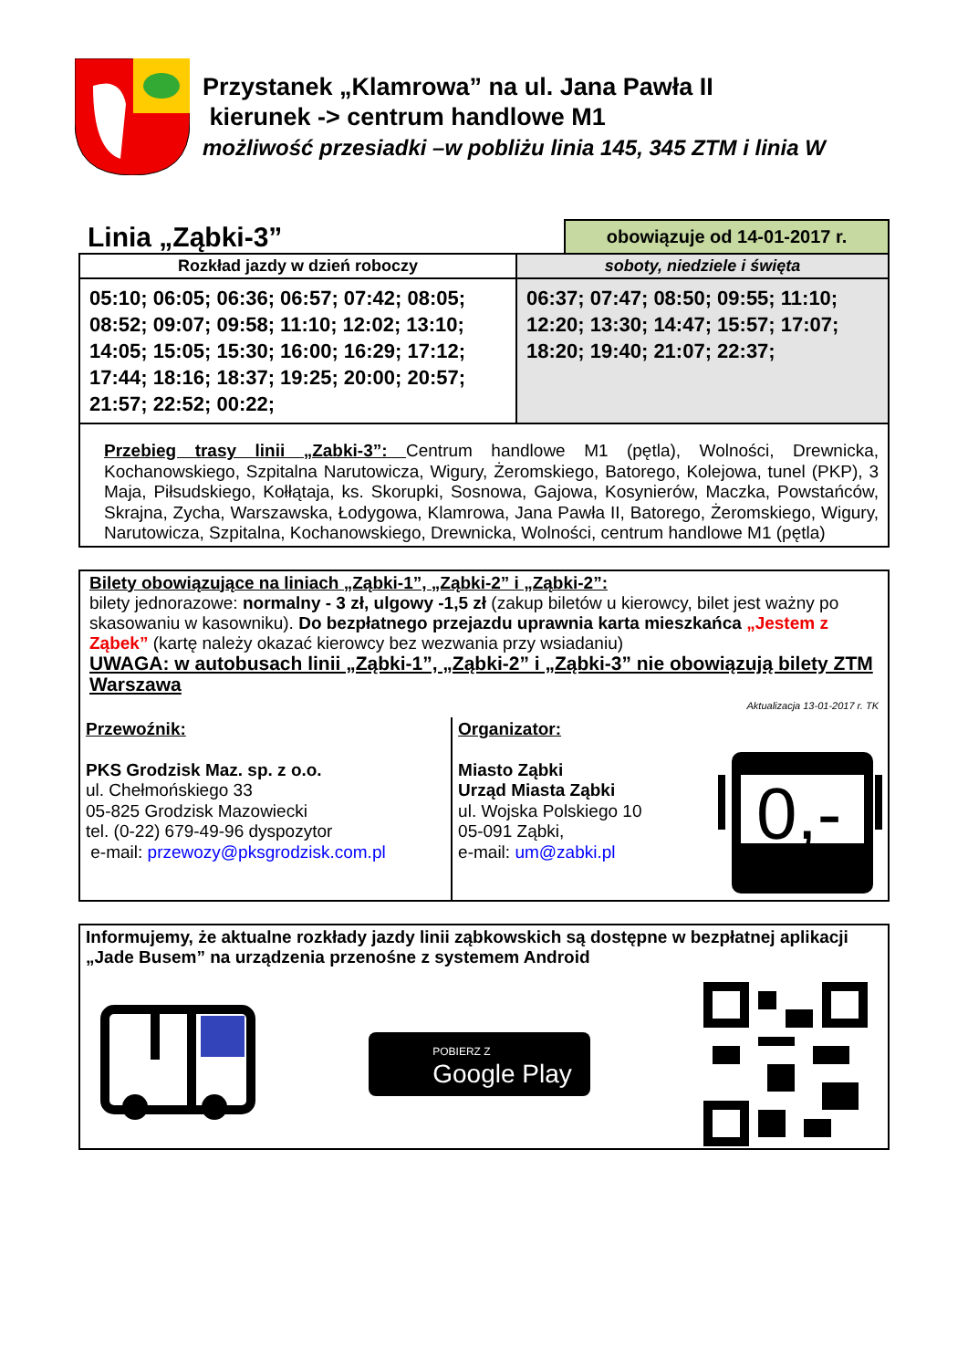Przystanek „Klamrowa” na ul. Jana Pawła II
kierunek -> centrum handlowe M1
możliwość przesiadki –w pobliżu linia 145, 345 ZTM i linia W
Linia „Ząbki-3”
obowiązuje od 14-01-2017 r.
| Rozkład jazdy w dzień roboczy | soboty, niedziele i święta |
| --- | --- |
| 05:10; 06:05; 06:36; 06:57; 07:42; 08:05; 08:52; 09:07; 09:58; 11:10; 12:02; 13:10; 14:05; 15:05; 15:30; 16:00; 16:29; 17:12; 17:44; 18:16; 18:37; 19:25; 20:00; 20:57; 21:57; 22:52; 00:22; | 06:37; 07:47; 08:50; 09:55; 11:10; 12:20; 13:30; 14:47; 15:57; 17:07; 18:20; 19:40; 21:07; 22:37; |
Przebieg trasy linii „Zabki-3”: Centrum handlowe M1 (pętla), Wolności, Drewnicka, Kochanowskiego, Szpitalna Narutowicza, Wigury, Żeromskiego, Batorego, Kolejowa, tunel (PKP), 3 Maja, Piłsudskiego, Kołłątaja, ks. Skorupki, Sosnowa, Gajowa, Kosynierów, Maczka, Powstańców, Skrajna, Zycha, Warszawska, Łodygowa, Klamrowa, Jana Pawła II, Batorego, Żeromskiego, Wigury, Narutowicza, Szpitalna, Kochanowskiego, Drewnicka, Wolności, centrum handlowe M1 (pętla)
Bilety obowiązujące na liniach „Ząbki-1”, „Ząbki-2” i „Ząbki-2”:
bilety jednorazowe: normalny - 3 zł, ulgowy -1,5 zł (zakup biletów u kierowcy, bilet jest ważny po skasowaniu w kasowniku). Do bezpłatnego przejazdu uprawnia karta mieszkańca „Jestem z Ząbek” (kartę należy okazać kierowcy bez wezwania przy wsiadaniu)
UWAGA: w autobusach linii „Ząbki-1”, „Ząbki-2” i „Ząbki-3” nie obowiązują bilety ZTM Warszawa
Aktualizacja 13-01-2017 r. TK
| Przewoźnik: PKS Grodzisk Maz. sp. z o.o. ul. Chełmońskiego 33 05-825 Grodzisk Mazowiecki tel. (0-22) 679-49-96 dyspozytor e-mail: przewozy@pksgrodzisk.com.pl | Organizator: Miasto Ząbki Urząd Miasta Ząbki ul. Wojska Polskiego 10 05-091 Ząbki, e-mail: um@zabki.pl 0,- |
Informujemy, że aktualne rozkłady jazdy linii ząbkowskich są dostępne w bezpłatnej aplikacji „Jade Busem” na urządzenia przenośne z systemem Android
POBIERZ Z
Google Play